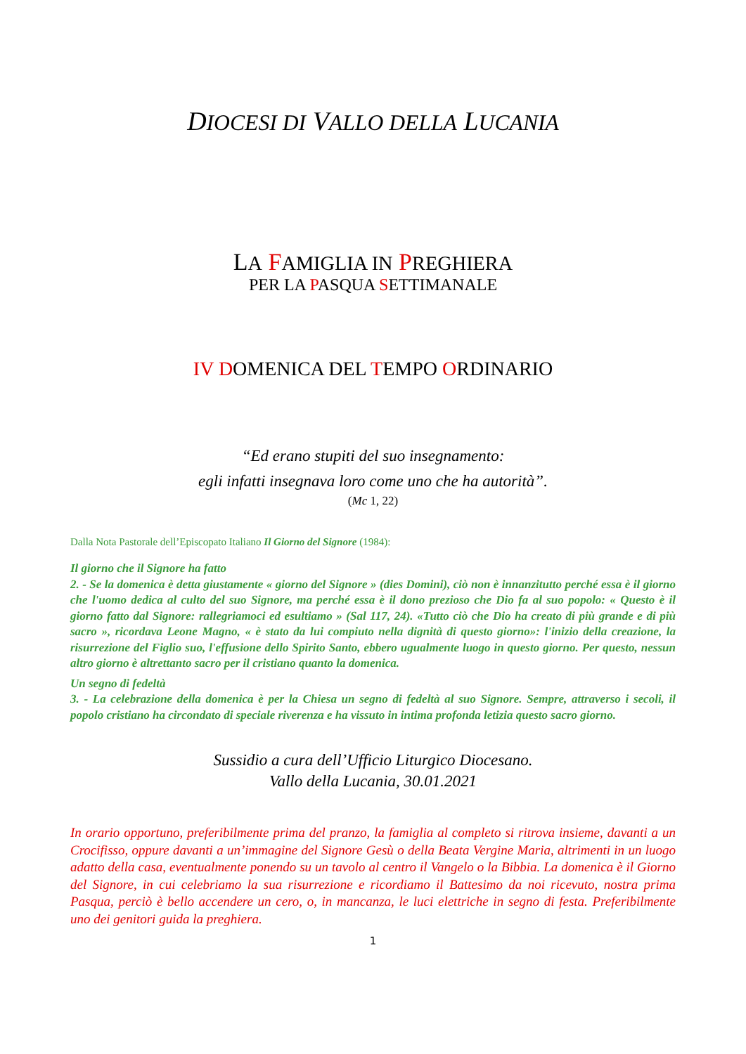DIOCESI DI VALLO DELLA LUCANIA
LA FAMIGLIA IN PREGHIERA
PER LA PASQUA SETTIMANALE
IV DOMENICA DEL TEMPO ORDINARIO
“Ed erano stupiti del suo insegnamento:
egli infatti insegnava loro come uno che ha autorità”.
(Mc 1, 22)
Dalla Nota Pastorale dell’Episcopato Italiano Il Giorno del Signore (1984):
Il giorno che il Signore ha fatto
2. - Se la domenica è detta giustamente « giorno del Signore » (dies Domini), ciò non è innanzitutto perché essa è il giorno che l'uomo dedica al culto del suo Signore, ma perché essa è il dono prezioso che Dio fa al suo popolo: « Questo è il giorno fatto dal Signore: rallegriamoci ed esultiamo » (Sal 117, 24). «Tutto ciò che Dio ha creato di più grande e di più sacro », ricordava Leone Magno, « è stato da lui compiuto nella dignità di questo giorno»: l'inizio della creazione, la risurrezione del Figlio suo, l'effusione dello Spirito Santo, ebbero ugualmente luogo in questo giorno. Per questo, nessun altro giorno è altrettanto sacro per il cristiano quanto la domenica.
Un segno di fedeltà
3. - La celebrazione della domenica è per la Chiesa un segno di fedeltà al suo Signore. Sempre, attraverso i secoli, il popolo cristiano ha circondato di speciale riverenza e ha vissuto in intima profonda letizia questo sacro giorno.
Sussidio a cura dell’Ufficio Liturgico Diocesano.
Vallo della Lucania, 30.01.2021
In orario opportuno, preferibilmente prima del pranzo, la famiglia al completo si ritrova insieme, davanti a un Crocifisso, oppure davanti a un’immagine del Signore Gesù o della Beata Vergine Maria, altrimenti in un luogo adatto della casa, eventualmente ponendo su un tavolo al centro il Vangelo o la Bibbia. La domenica è il Giorno del Signore, in cui celebriamo la sua risurrezione e ricordiamo il Battesimo da noi ricevuto, nostra prima Pasqua, perciò è bello accendere un cero, o, in mancanza, le luci elettriche in segno di festa. Preferibilmente uno dei genitori guida la preghiera.
1